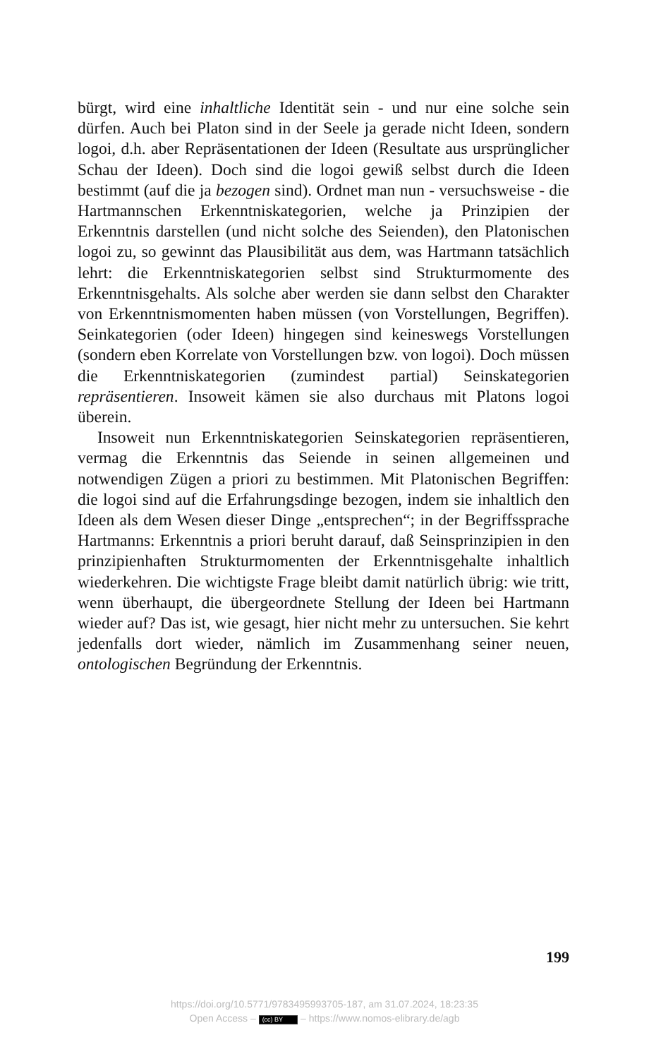bürgt, wird eine inhaltliche Identität sein - und nur eine solche sein dürfen. Auch bei Platon sind in der Seele ja gerade nicht Ideen, sondern logoi, d.h. aber Repräsentationen der Ideen (Resultate aus ursprünglicher Schau der Ideen). Doch sind die logoi gewiß selbst durch die Ideen bestimmt (auf die ja bezogen sind). Ordnet man nun - versuchsweise - die Hartmannschen Erkenntniskategorien, welche ja Prinzipien der Erkenntnis darstellen (und nicht solche des Seienden), den Platonischen logoi zu, so gewinnt das Plausibilität aus dem, was Hartmann tatsächlich lehrt: die Erkenntniskategorien selbst sind Strukturmomente des Erkenntnisgehalts. Als solche aber werden sie dann selbst den Charakter von Erkenntnismomenten haben müssen (von Vorstellungen, Begriffen). Seinkategorien (oder Ideen) hingegen sind keineswegs Vorstellungen (sondern eben Korrelate von Vorstellungen bzw. von logoi). Doch müssen die Erkenntniskategorien (zumindest partial) Seinskategorien repräsentieren. Insoweit kämen sie also durchaus mit Platons logoi überein.
Insoweit nun Erkenntniskategorien Seinskategorien repräsentieren, vermag die Erkenntnis das Seiende in seinen allgemeinen und notwendigen Zügen a priori zu bestimmen. Mit Platonischen Begriffen: die logoi sind auf die Erfahrungsdinge bezogen, indem sie inhaltlich den Ideen als dem Wesen dieser Dinge „entsprechen“; in der Begriffssprache Hartmanns: Erkenntnis a priori beruht darauf, daß Seinsprinzipien in den prinzipienhaften Strukturmomenten der Erkenntnisgehalte inhaltlich wiederkehren. Die wichtigste Frage bleibt damit natürlich übrig: wie tritt, wenn überhaupt, die übergeordnete Stellung der Ideen bei Hartmann wieder auf? Das ist, wie gesagt, hier nicht mehr zu untersuchen. Sie kehrt jedenfalls dort wieder, nämlich im Zusammenhang seiner neuen, ontologischen Begründung der Erkenntnis.
199
https://doi.org/10.5771/9783495993705-187, am 31.07.2024, 18:23:35
Open Access – (cc) BY – https://www.nomos-elibrary.de/agb